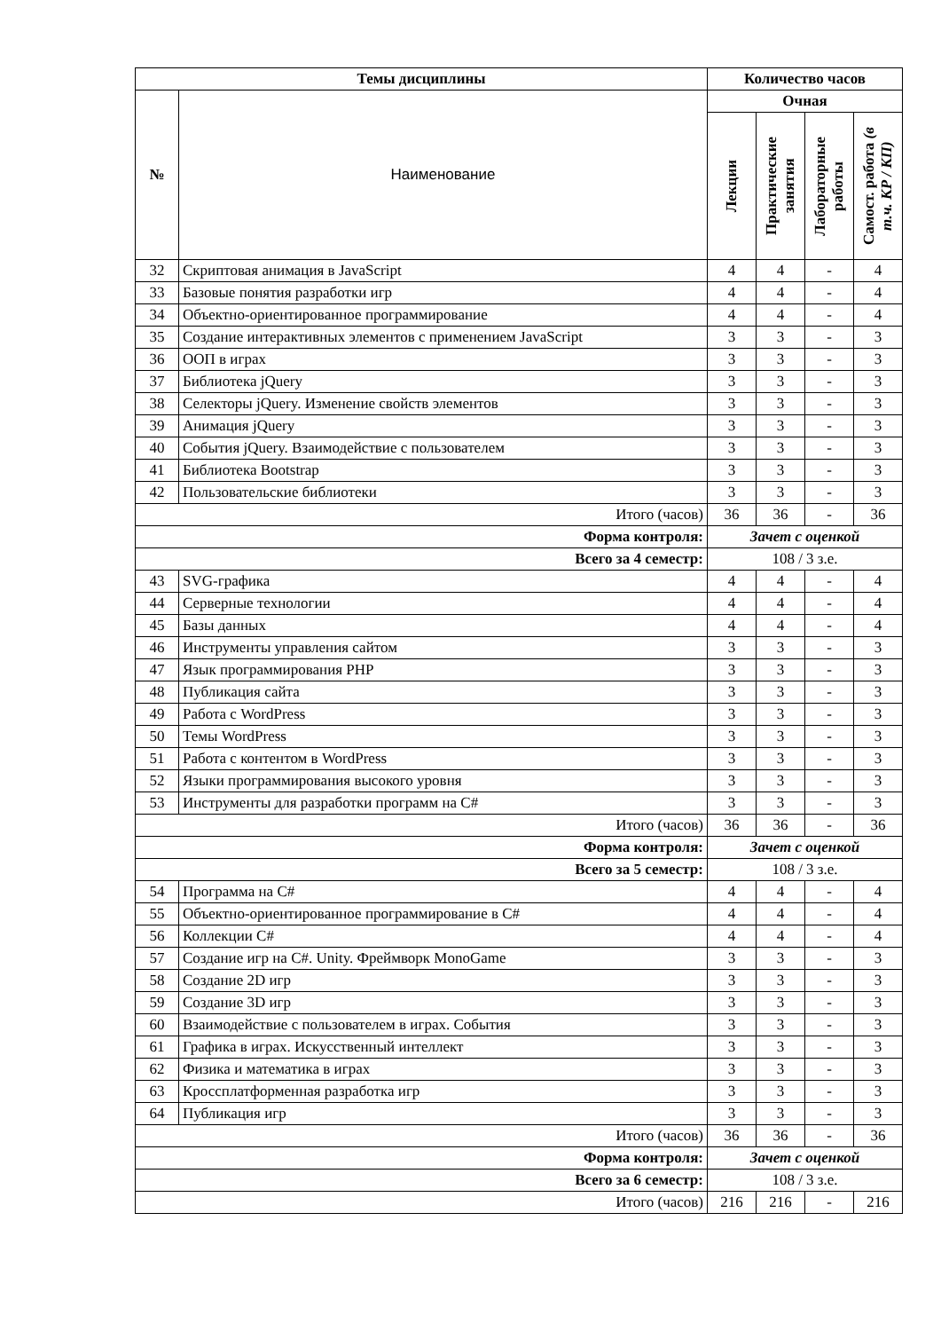| Темы дисциплины | | Количество часов | | | |
| --- | --- | --- | --- | --- | --- |
| № | Наименование | Очная | | | |
| | | Лекции | Практические занятия | Лабораторные работы | Самост. работа (в т.ч. КР / КП) |
| 32 | Скриптовая анимация в JavaScript | 4 | 4 | - | 4 |
| 33 | Базовые понятия разработки игр | 4 | 4 | - | 4 |
| 34 | Объектно-ориентированное программирование | 4 | 4 | - | 4 |
| 35 | Создание интерактивных элементов с применением JavaScript | 3 | 3 | - | 3 |
| 36 | ООП в играх | 3 | 3 | - | 3 |
| 37 | Библиотека jQuery | 3 | 3 | - | 3 |
| 38 | Селекторы jQuery. Изменение свойств элементов | 3 | 3 | - | 3 |
| 39 | Анимация jQuery | 3 | 3 | - | 3 |
| 40 | События jQuery. Взаимодействие с пользователем | 3 | 3 | - | 3 |
| 41 | Библиотека Bootstrap | 3 | 3 | - | 3 |
| 42 | Пользовательские библиотеки | 3 | 3 | - | 3 |
| Итого (часов) | | 36 | 36 | - | 36 |
| Форма контроля: | | Зачет с оценкой | | | |
| Всего за 4 семестр: | | 108 / 3 з.е. | | | |
| 43 | SVG-графика | 4 | 4 | - | 4 |
| 44 | Серверные технологии | 4 | 4 | - | 4 |
| 45 | Базы данных | 4 | 4 | - | 4 |
| 46 | Инструменты управления сайтом | 3 | 3 | - | 3 |
| 47 | Язык программирования PHP | 3 | 3 | - | 3 |
| 48 | Публикация сайта | 3 | 3 | - | 3 |
| 49 | Работа с WordPress | 3 | 3 | - | 3 |
| 50 | Темы WordPress | 3 | 3 | - | 3 |
| 51 | Работа с контентом в WordPress | 3 | 3 | - | 3 |
| 52 | Языки программирования высокого уровня | 3 | 3 | - | 3 |
| 53 | Инструменты для разработки программ на C# | 3 | 3 | - | 3 |
| Итого (часов) | | 36 | 36 | - | 36 |
| Форма контроля: | | Зачет с оценкой | | | |
| Всего за 5 семестр: | | 108 / 3 з.е. | | | |
| 54 | Программа на C# | 4 | 4 | - | 4 |
| 55 | Объектно-ориентированное программирование в C# | 4 | 4 | - | 4 |
| 56 | Коллекции C# | 4 | 4 | - | 4 |
| 57 | Создание игр на C#. Unity. Фреймворк MonoGame | 3 | 3 | - | 3 |
| 58 | Создание 2D игр | 3 | 3 | - | 3 |
| 59 | Создание 3D игр | 3 | 3 | - | 3 |
| 60 | Взаимодействие с пользователем в играх. События | 3 | 3 | - | 3 |
| 61 | Графика в играх. Искусственный интеллект | 3 | 3 | - | 3 |
| 62 | Физика и математика в играх | 3 | 3 | - | 3 |
| 63 | Кроссплатформенная разработка игр | 3 | 3 | - | 3 |
| 64 | Публикация игр | 3 | 3 | - | 3 |
| Итого (часов) | | 36 | 36 | - | 36 |
| Форма контроля: | | Зачет с оценкой | | | |
| Всего за 6 семестр: | | 108 / 3 з.е. | | | |
| Итого (часов) | | 216 | 216 | - | 216 |